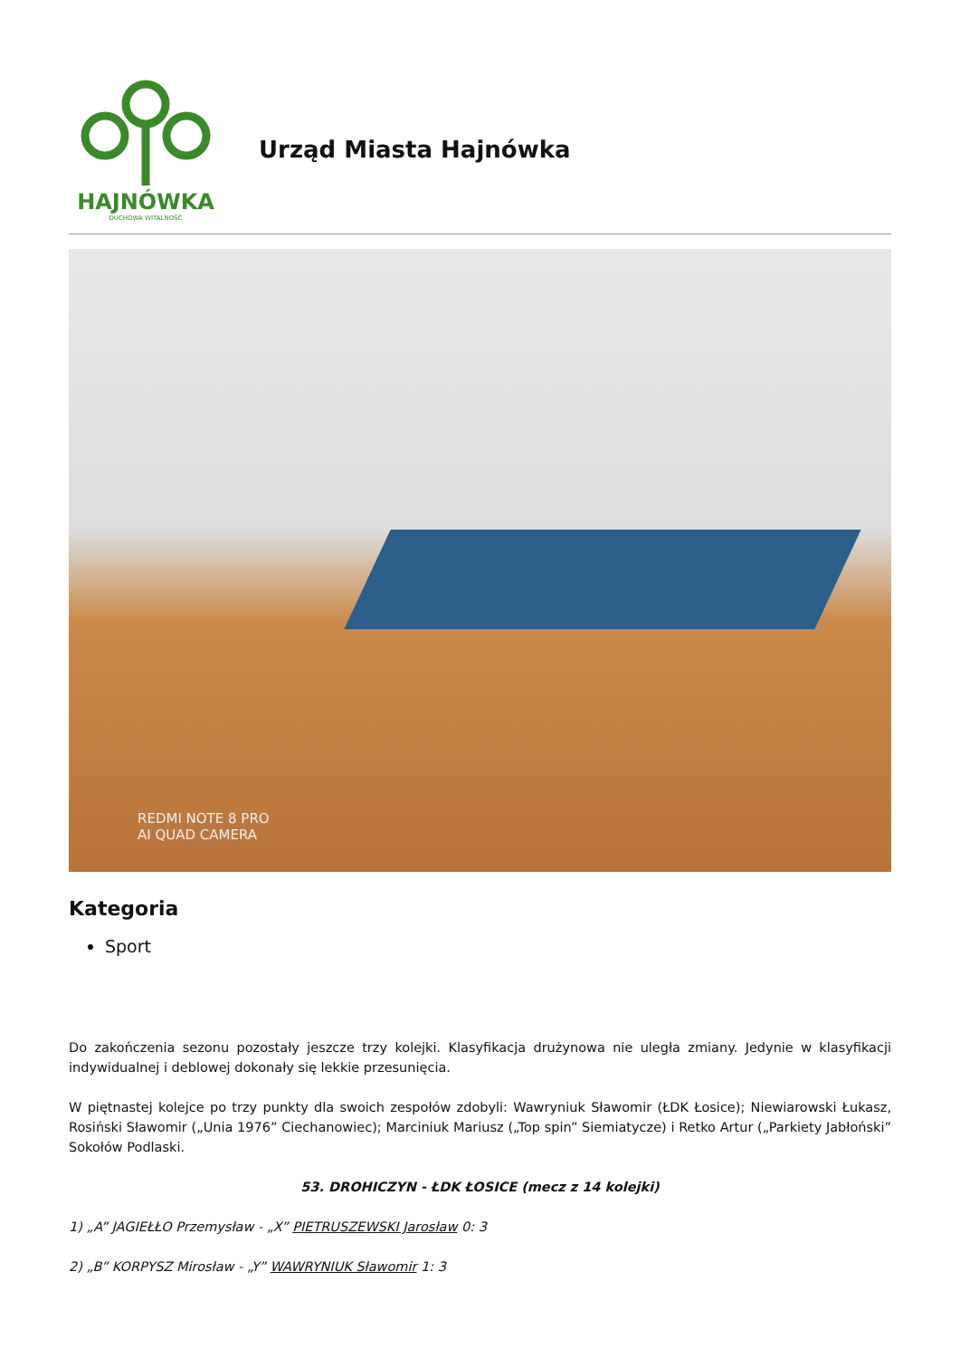HAJNÓWKA
DUCHOWA WITALNOŚĆ
Urząd Miasta Hajnówka
REDMI NOTE 8 PRO
AI QUAD CAMERA
Kategoria
Sport
Do zakończenia sezonu pozostały jeszcze trzy kolejki. Klasyfikacja drużynowa nie uległa zmiany. Jedynie w klasyfikacji indywidualnej i deblowej dokonały się lekkie przesunięcia.
W piętnastej kolejce po trzy punkty dla swoich zespołów zdobyli: Wawryniuk Sławomir (ŁDK Łosice); Niewiarowski Łukasz, Rosiński Sławomir („Unia 1976” Ciechanowiec); Marciniuk Mariusz („Top spin” Siemiatycze) i Retko Artur („Parkiety Jabłoński” Sokołów Podlaski.
53. DROHICZYN - ŁDK ŁOSICE (mecz z 14 kolejki)
1) „A” JAGIEŁŁO Przemysław - „X” PIETRUSZEWSKI Jarosław 0: 3
2) „B” KORPYSZ Mirosław - „Y” WAWRYNIUK Sławomir 1: 3